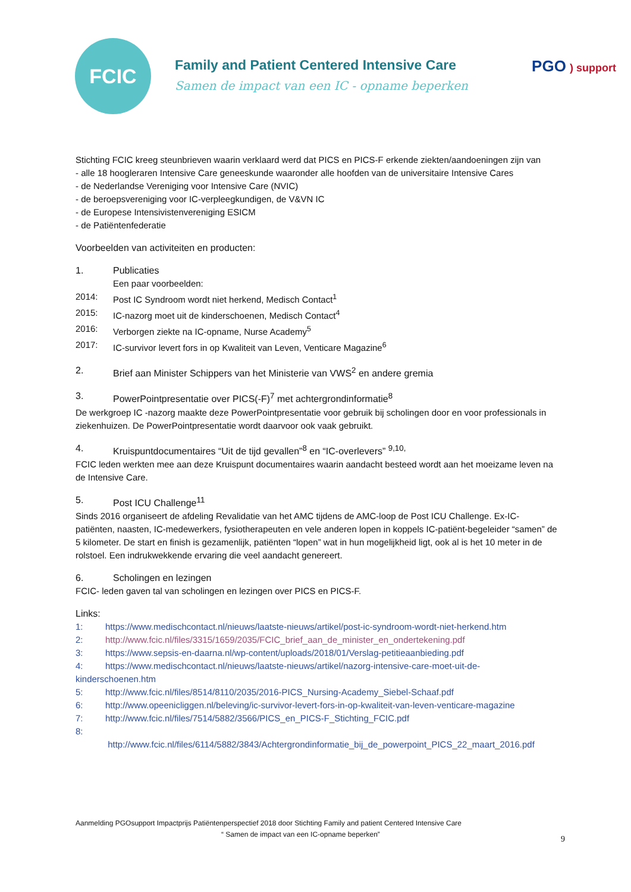FCIC
Family and Patient Centered Intensive Care
Samen de impact van een IC - opname beperken
PGO ) support
Stichting FCIC kreeg steunbrieven waarin verklaard werd dat PICS en PICS-F erkende ziekten/aandoeningen zijn van
- alle 18 hoogleraren Intensive Care geneeskunde waaronder alle hoofden van de universitaire Intensive Cares
- de Nederlandse Vereniging voor Intensive Care (NVIC)
- de beroepsvereniging voor IC-verpleegkundigen, de V&VN IC
- de Europese Intensivistenvereniging ESICM
- de Patiëntenfederatie
Voorbeelden van activiteiten en producten:
1. Publicaties
Een paar voorbeelden:
2014: Post IC Syndroom wordt niet herkend, Medisch Contact<sup>1</sup>
2015: IC-nazorg moet uit de kinderschoenen, Medisch Contact<sup>4</sup>
2016: Verborgen ziekte na IC-opname, Nurse Academy<sup>5</sup>
2017: IC-survivor levert fors in op Kwaliteit van Leven, Venticare Magazine<sup>6</sup>
2. Brief aan Minister Schippers van het Ministerie van VWS<sup>2</sup> en andere gremia
3. PowerPointpresentatie over PICS(-F)<sup>7</sup> met achtergrondinformatie<sup>8</sup>
De werkgroep IC -nazorg maakte deze PowerPointpresentatie voor gebruik bij scholingen door en voor professionals in ziekenhuizen. De PowerPointpresentatie wordt daarvoor ook vaak gebruikt.
4. Kruispuntdocumentaires “Uit de tijd gevallen”<sup>8</sup> en “IC-overlevers” <sup>9,10,</sup>
FCIC leden werkten mee aan deze Kruispunt documentaires waarin aandacht besteed wordt aan het moeizame leven na de Intensive Care.
5. Post ICU Challenge<sup>11</sup>
Sinds 2016 organiseert de afdeling Revalidatie van het AMC tijdens de AMC-loop de Post ICU Challenge. Ex-IC-patiënten, naasten, IC-medewerkers, fysiotherapeuten en vele anderen lopen in koppels IC-patiënt-begeleider “samen” de 5 kilometer. De start en finish is gezamenlijk, patiënten “lopen” wat in hun mogelijkheid ligt, ook al is het 10 meter in de rolstoel. Een indrukwekkende ervaring die veel aandacht genereert.
6. Scholingen en lezingen
FCIC- leden gaven tal van scholingen en lezingen over PICS en PICS-F.
Links:
1: https://www.medischcontact.nl/nieuws/laatste-nieuws/artikel/post-ic-syndroom-wordt-niet-herkend.htm
2: http://www.fcic.nl/files/3315/1659/2035/FCIC_brief_aan_de_minister_en_ondertekening.pdf
3: https://www.sepsis-en-daarna.nl/wp-content/uploads/2018/01/Verslag-petitieaanbieding.pdf
4: https://www.medischcontact.nl/nieuws/laatste-nieuws/artikel/nazorg-intensive-care-moet-uit-de-kinderschoenen.htm
5: http://www.fcic.nl/files/8514/8110/2035/2016-PICS_Nursing-Academy_Siebel-Schaaf.pdf
6: http://www.opeenicliggen.nl/beleving/ic-survivor-levert-fors-in-op-kwaliteit-van-leven-venticare-magazine
7: http://www.fcic.nl/files/7514/5882/3566/PICS_en_PICS-F_Stichting_FCIC.pdf
8:
http://www.fcic.nl/files/6114/5882/3843/Achtergrondinformatie_bij_de_powerpoint_PICS_22_maart_2016.pdf
Aanmelding PGOsupport Impactprijs Patiëntenperspectief 2018 door Stichting Family and patient Centered Intensive Care
“ Samen de impact van een IC-opname beperken”
9